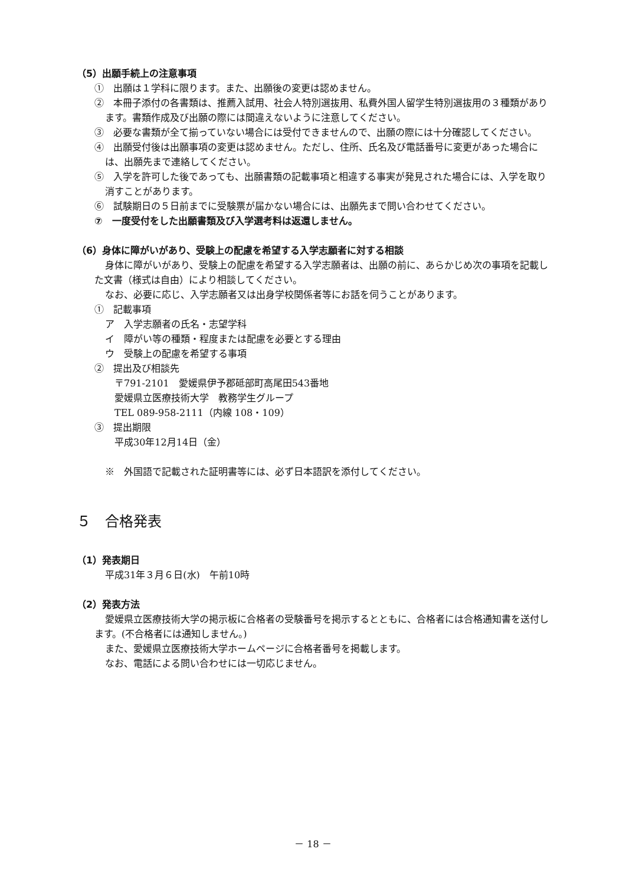（5）出願手続上の注意事項
①　出願は１学科に限ります。また、出願後の変更は認めません。
②　本冊子添付の各書類は、推薦入試用、社会人特別選抜用、私費外国人留学生特別選抜用の３種類があります。書類作成及び出願の際には間違えないように注意してください。
③　必要な書類が全て揃っていない場合には受付できませんので、出願の際には十分確認してください。
④　出願受付後は出願事項の変更は認めません。ただし、住所、氏名及び電話番号に変更があった場合には、出願先まで連絡してください。
⑤　入学を許可した後であっても、出願書類の記載事項と相違する事実が発見された場合には、入学を取り消すことがあります。
⑥　試験期日の５日前までに受験票が届かない場合には、出願先まで問い合わせてください。
⑦　一度受付をした出願書類及び入学選考料は返還しません。
（6）身体に障がいがあり、受験上の配慮を希望する入学志願者に対する相談
身体に障がいがあり、受験上の配慮を希望する入学志願者は、出願の前に、あらかじめ次の事項を記載した文書（様式は自由）により相談してください。
なお、必要に応じ、入学志願者又は出身学校関係者等にお話を伺うことがあります。
①　記載事項
ア　入学志願者の氏名・志望学科
イ　障がい等の種類・程度または配慮を必要とする理由
ウ　受験上の配慮を希望する事項
②　提出及び相談先
〒791-2101　愛媛県伊予郡砥部町高尾田543番地
愛媛県立医療技術大学　教務学生グループ
TEL 089-958-2111（内線 108・109）
③　提出期限
平成30年12月14日（金）
※　外国語で記載された証明書等には、必ず日本語訳を添付してください。
５　合格発表
（1）発表期日
平成31年３月６日(水)　午前10時
（2）発表方法
愛媛県立医療技術大学の掲示板に合格者の受験番号を掲示するとともに、合格者には合格通知書を送付します。(不合格者には通知しません。)
また、愛媛県立医療技術大学ホームページに合格者番号を掲載します。
なお、電話による問い合わせには一切応じません。
－ 18 －